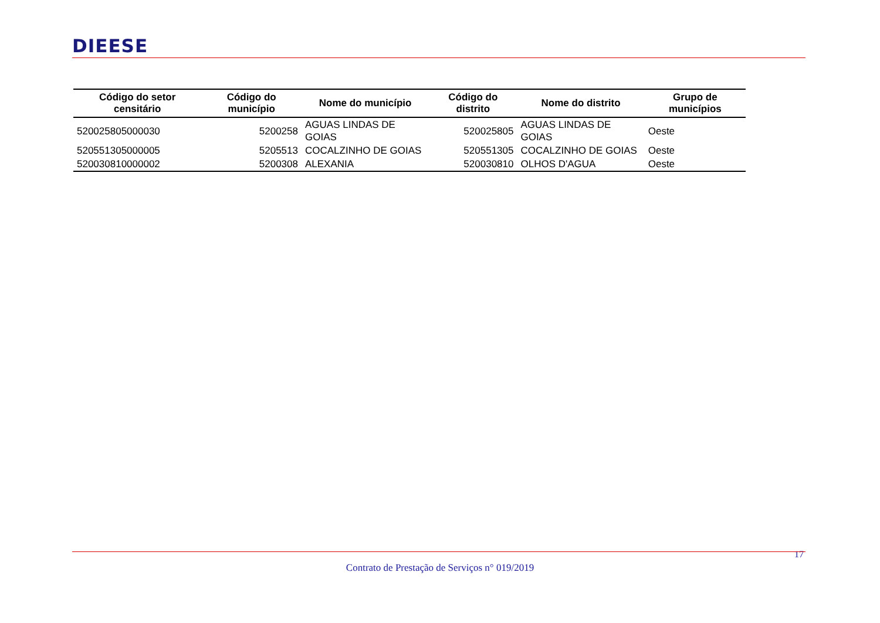DIEESE
| Código do setor censitário | Código do município | Nome do município | Código do distrito | Nome do distrito | Grupo de municípios |
| --- | --- | --- | --- | --- | --- |
| 520025805000030 | 5200258 | AGUAS LINDAS DE GOIAS | 520025805 | AGUAS LINDAS DE GOIAS | Oeste |
| 520551305000005 | 5205513 | COCALZINHO DE GOIAS | 520551305 | COCALZINHO DE GOIAS | Oeste |
| 520030810000002 | 5200308 | ALEXANIA | 520030810 | OLHOS D'AGUA | Oeste |
17
Contrato de Prestação de Serviços n° 019/2019